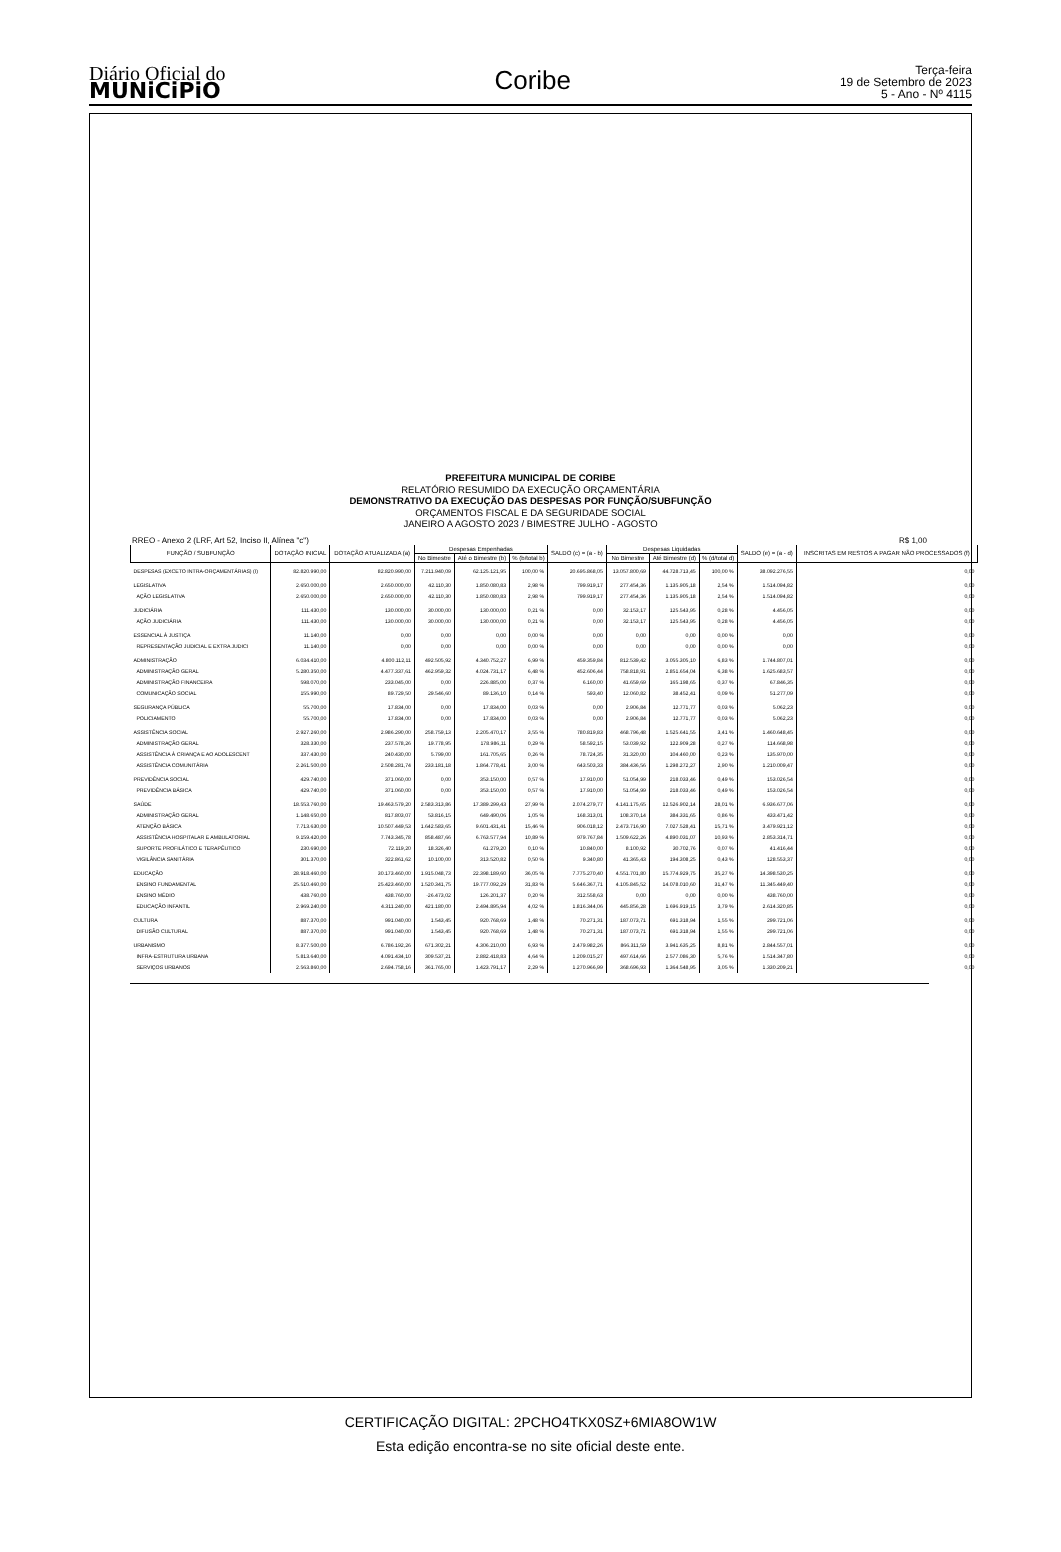Diário Oficial do
MUNiCiPiO
Coribe
Terça-feira
19 de Setembro de 2023
5 - Ano - Nº 4115
PREFEITURA MUNICIPAL DE CORIBE
RELATÓRIO RESUMIDO DA EXECUÇÃO ORÇAMENTÁRIA
DEMONSTRATIVO DA EXECUÇÃO DAS DESPESAS POR FUNÇÃO/SUBFUNÇÃO
ORÇAMENTOS FISCAL E DA SEGURIDADE SOCIAL
JANEIRO A AGOSTO 2023 / BIMESTRE JULHO - AGOSTO
RREO - Anexo 2 (LRF, Art 52, Inciso II, Alínea "c") R$ 1,00
| FUNÇÃO / SUBFUNÇÃO | DOTAÇÃO INICIAL | DOTAÇÃO ATUALIZADA (a) | Despesas Empenhadas | | | SALDO (c) = (a - b) | Despesas Liquidadas | | | SALDO (e) = (a - d) | INSCRITAS EM RESTOS A PAGAR NÃO PROCESSADOS (f) |
| --- | --- | --- | --- | --- | --- | --- | --- | --- | --- | --- | --- |
| | | | No Bimestre | Até o Bimestre (b) | % (b/total b) | | No Bimestre | Até Bimestre (d) | % (d/total d) | | |
| DESPESAS (EXCETO INTRA-ORÇAMENTÁRIAS) (I) | 82.820.990,00 | 82.820.990,00 | 7.211.940,09 | 62.125.121,95 | 100,00 % | 20.695.868,05 | 13.057.800,69 | 44.728.713,45 | 100,00 % | 38.092.276,55 | 0,00 |
| LEGISLATIVA | 2.650.000,00 | 2.650.000,00 | 42.110,30 | 1.850.080,83 | 2,98 % | 799.919,17 | 277.454,36 | 1.135.905,18 | 2,54 % | 1.514.094,82 | 0,00 |
| AÇÃO LEGISLATIVA | 2.650.000,00 | 2.650.000,00 | 42.110,30 | 1.850.080,83 | 2,98 % | 799.919,17 | 277.454,36 | 1.135.905,18 | 2,54 % | 1.514.094,82 | 0,00 |
| JUDICIÁRIA | 111.430,00 | 130.000,00 | 30.000,00 | 130.000,00 | 0,21 % | 0,00 | 32.153,17 | 125.543,95 | 0,28 % | 4.456,05 | 0,00 |
| AÇÃO JUDICIÁRIA | 111.430,00 | 130.000,00 | 30.000,00 | 130.000,00 | 0,21 % | 0,00 | 32.153,17 | 125.543,95 | 0,28 % | 4.456,05 | 0,00 |
| ESSENCIAL À JUSTIÇA | 11.140,00 | 0,00 | 0,00 | 0,00 | 0,00 % | 0,00 | 0,00 | 0,00 | 0,00 % | 0,00 | 0,00 |
| REPRESENTAÇÃO JUDICIAL E EXTRA JUDICI | 11.140,00 | 0,00 | 0,00 | 0,00 | 0,00 % | 0,00 | 0,00 | 0,00 | 0,00 % | 0,00 | 0,00 |
| ADMINISTRAÇÃO | 6.034.410,00 | 4.800.112,11 | 492.505,92 | 4.340.752,27 | 6,99 % | 459.359,84 | 812.539,42 | 3.055.305,10 | 6,83 % | 1.744.807,01 | 0,00 |
| ADMINISTRAÇÃO GERAL | 5.280.350,00 | 4.477.337,61 | 462.959,32 | 4.024.731,17 | 6,48 % | 452.606,44 | 758.818,91 | 2.851.654,04 | 6,38 % | 1.625.683,57 | 0,00 |
| ADMINISTRAÇÃO FINANCEIRA | 598.070,00 | 233.045,00 | 0,00 | 226.885,00 | 0,37 % | 6.160,00 | 41.659,69 | 165.198,65 | 0,37 % | 67.846,35 | 0,00 |
| COMUNICAÇÃO SOCIAL | 155.990,00 | 89.729,50 | 29.546,60 | 89.136,10 | 0,14 % | 593,40 | 12.060,82 | 38.452,41 | 0,09 % | 51.277,09 | 0,00 |
| SEGURANÇA PÚBLICA | 55.700,00 | 17.834,00 | 0,00 | 17.834,00 | 0,03 % | 0,00 | 2.906,84 | 12.771,77 | 0,03 % | 5.062,23 | 0,00 |
| POLICIAMENTO | 55.700,00 | 17.834,00 | 0,00 | 17.834,00 | 0,03 % | 0,00 | 2.906,84 | 12.771,77 | 0,03 % | 5.062,23 | 0,00 |
| ASSISTÊNCIA SOCIAL | 2.927.260,00 | 2.986.290,00 | 258.759,13 | 2.205.470,17 | 3,55 % | 780.819,83 | 468.796,48 | 1.525.641,55 | 3,41 % | 1.460.648,45 | 0,00 |
| ADMINISTRAÇÃO GERAL | 328.330,00 | 237.578,26 | 19.778,95 | 178.986,11 | 0,29 % | 58.592,15 | 53.039,92 | 122.909,28 | 0,27 % | 114.668,98 | 0,00 |
| ASSISTÊNCIA À CRIANÇA E AO ADOLESCENT | 337.430,00 | 240.430,00 | 5.799,00 | 161.705,65 | 0,26 % | 78.724,35 | 31.320,00 | 104.460,00 | 0,23 % | 135.970,00 | 0,00 |
| ASSISTÊNCIA COMUNITÁRIA | 2.261.500,00 | 2.508.281,74 | 233.181,18 | 1.864.778,41 | 3,00 % | 643.503,33 | 384.436,56 | 1.298.272,27 | 2,90 % | 1.210.009,47 | 0,00 |
| PREVIDÊNCIA SOCIAL | 429.740,00 | 371.060,00 | 0,00 | 353.150,00 | 0,57 % | 17.910,00 | 51.054,99 | 218.033,46 | 0,49 % | 153.026,54 | 0,00 |
| PREVIDÊNCIA BÁSICA | 429.740,00 | 371.060,00 | 0,00 | 353.150,00 | 0,57 % | 17.910,00 | 51.054,99 | 218.033,46 | 0,49 % | 153.026,54 | 0,00 |
| SAÚDE | 18.553.760,00 | 19.463.579,20 | 2.583.313,86 | 17.389.299,43 | 27,99 % | 2.074.279,77 | 4.141.175,65 | 12.526.902,14 | 28,01 % | 6.936.677,06 | 0,00 |
| ADMINISTRAÇÃO GERAL | 1.148.650,00 | 817.803,07 | 53.816,15 | 649.490,06 | 1,05 % | 168.313,01 | 108.370,14 | 384.331,65 | 0,86 % | 433.471,42 | 0,00 |
| ATENÇÃO BÁSICA | 7.713.630,00 | 10.507.449,53 | 1.642.583,65 | 9.601.431,41 | 15,46 % | 906.018,12 | 2.473.716,90 | 7.027.528,41 | 15,71 % | 3.479.921,12 | 0,00 |
| ASSISTÊNCIA HOSPITALAR E AMBULATORIAL | 9.159.420,00 | 7.743.345,78 | 858.487,66 | 6.763.577,94 | 10,89 % | 979.767,84 | 1.509.622,26 | 4.890.031,07 | 10,93 % | 2.853.314,71 | 0,00 |
| SUPORTE PROFILÁTICO E TERAPÊUTICO | 230.690,00 | 72.119,20 | 18.326,40 | 61.279,20 | 0,10 % | 10.840,00 | 8.100,92 | 30.702,76 | 0,07 % | 41.416,44 | 0,00 |
| VIGILÂNCIA SANITÁRIA | 301.370,00 | 322.861,62 | 10.100,00 | 313.520,82 | 0,50 % | 9.340,80 | 41.365,43 | 194.308,25 | 0,43 % | 128.553,37 | 0,00 |
| EDUCAÇÃO | 28.918.460,00 | 30.173.460,00 | 1.915.048,73 | 22.398.189,60 | 36,05 % | 7.775.270,40 | 4.551.701,80 | 15.774.929,75 | 35,27 % | 14.398.530,25 | 0,00 |
| ENSINO FUNDAMENTAL | 25.510.460,00 | 25.423.460,00 | 1.520.341,75 | 19.777.092,29 | 31,83 % | 5.646.367,71 | 4.105.845,52 | 14.078.010,60 | 31,47 % | 11.345.449,40 | 0,00 |
| ENSINO MÉDIO | 438.760,00 | 438.760,00 | -26.473,02 | 126.201,37 | 0,20 % | 312.558,63 | 0,00 | 0,00 | 0,00 % | 438.760,00 | 0,00 |
| EDUCAÇÃO INFANTIL | 2.969.240,00 | 4.311.240,00 | 421.180,00 | 2.494.895,94 | 4,02 % | 1.816.344,06 | 445.856,28 | 1.696.919,15 | 3,79 % | 2.614.320,85 | 0,00 |
| CULTURA | 887.370,00 | 991.040,00 | 1.543,45 | 920.768,69 | 1,48 % | 70.271,31 | 187.073,71 | 691.318,94 | 1,55 % | 299.721,06 | 0,00 |
| DIFUSÃO CULTURAL | 887.370,00 | 991.040,00 | 1.543,45 | 920.768,69 | 1,48 % | 70.271,31 | 187.073,71 | 691.318,94 | 1,55 % | 299.721,06 | 0,00 |
| URBANISMO | 8.377.500,00 | 6.786.192,26 | 671.302,21 | 4.306.210,00 | 6,93 % | 2.479.982,26 | 866.311,59 | 3.941.635,25 | 8,81 % | 2.844.557,01 | 0,00 |
| INFRA-ESTRUTURA URBANA | 5.813.640,00 | 4.091.434,10 | 309.537,21 | 2.882.418,83 | 4,64 % | 1.209.015,27 | 497.614,66 | 2.577.086,30 | 5,76 % | 1.514.347,80 | 0,00 |
| SERVIÇOS URBANOS | 2.563.860,00 | 2.694.758,16 | 361.765,00 | 1.423.791,17 | 2,29 % | 1.270.966,99 | 368.696,93 | 1.364.548,95 | 3,05 % | 1.330.209,21 | 0,00 |
CERTIFICAÇÃO DIGITAL: 2PCHO4TKX0SZ+6MIA8OW1W
Esta edição encontra-se no site oficial deste ente.